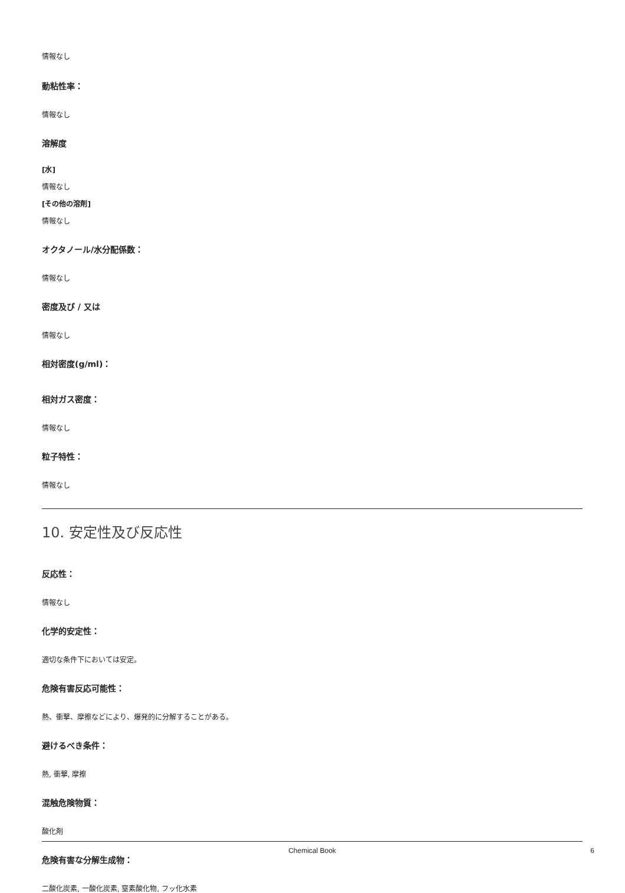情報なし
動粘性率：
情報なし
溶解度
[水]
情報なし
[その他の溶剤]
情報なし
オクタノール/水分配係数：
情報なし
密度及び / 又は
情報なし
相対密度(g/ml)：
相対ガス密度：
情報なし
粒子特性：
情報なし
10. 安定性及び反応性
反応性：
情報なし
化学的安定性：
適切な条件下においては安定。
危険有害反応可能性：
熱、衝撃、摩擦などにより、爆発的に分解することがある。
避けるべき条件：
熱, 衝撃, 摩擦
混触危険物質：
酸化剤
危険有害な分解生成物：
二酸化炭素, 一酸化炭素, 窒素酸化物, フッ化水素
Chemical Book 6